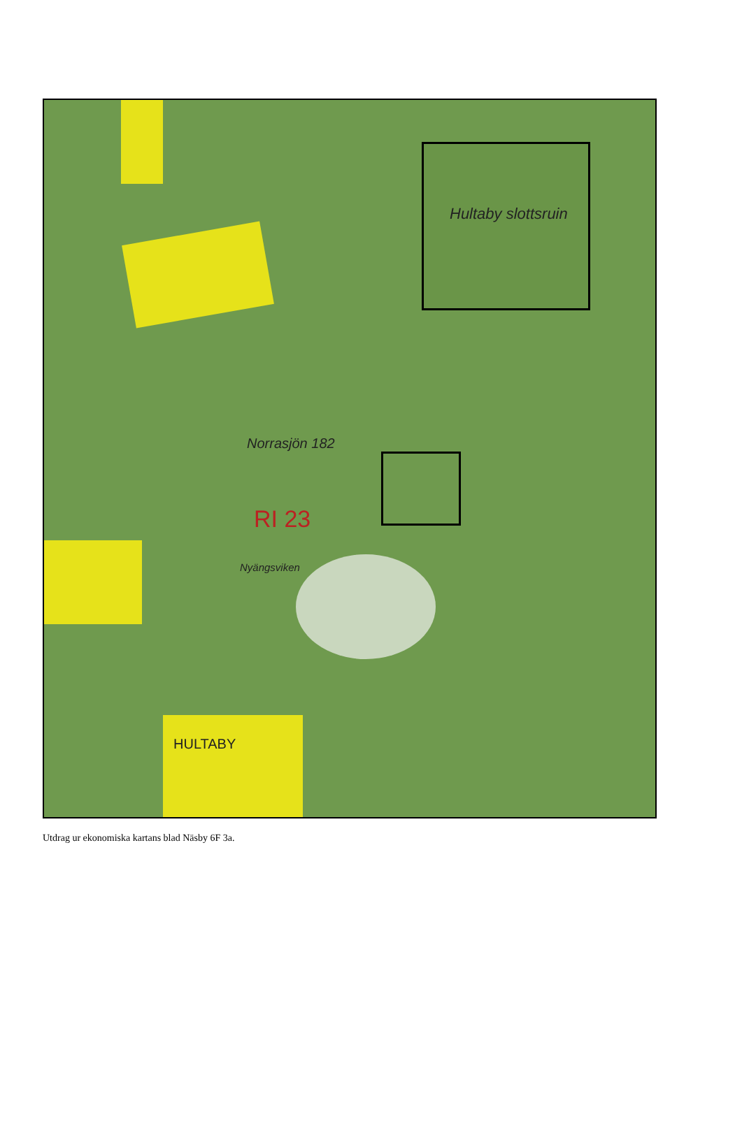Norrasjön 182
Nyängsviken
HULTABY
RI 23
Hultaby slottsruin
Utdrag ur ekonomiska kartans blad Näsby 6F 3a.